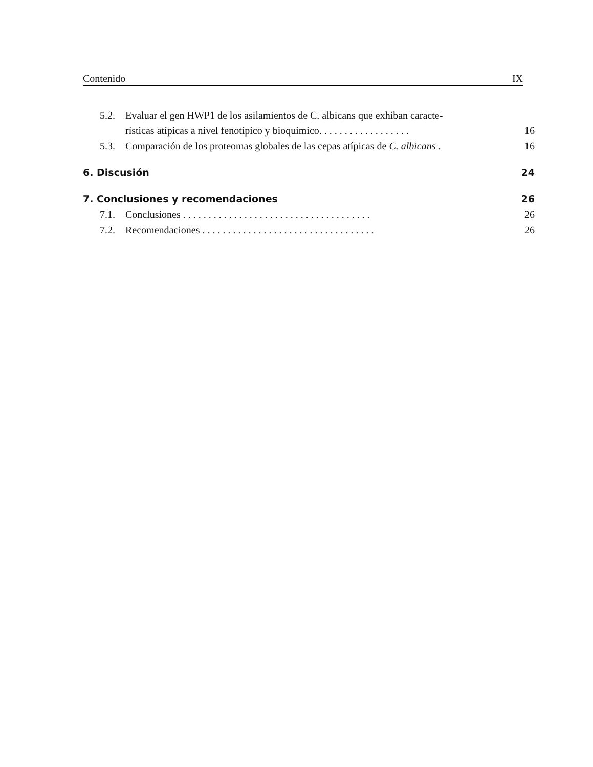Contenido IX
5.2. Evaluar el gen HWP1 de los asilamientos de C. albicans que exhiban caracte-
rísticas atípicas a nivel fenotípico y bioquimico. . . . . . . . . . . . . . . . . . 16
5.3. Comparación de los proteomas globales de las cepas atípicas de C. albicans . 16
6. Discusión 24
7. Conclusiones y recomendaciones 26
7.1. Conclusiones . . . . . . . . . . . . . . . . . . . . . . . . . . . . . . . . . . . . . 26
7.2. Recomendaciones . . . . . . . . . . . . . . . . . . . . . . . . . . . . . . . . . . 26